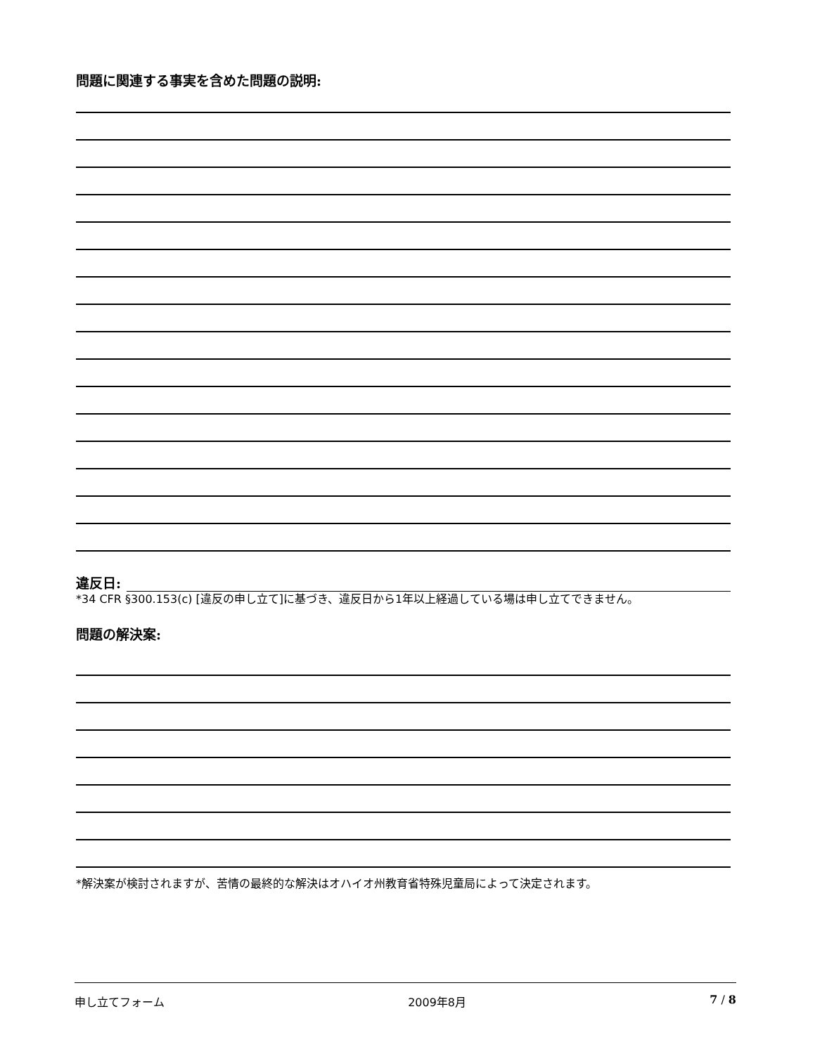問題に関連する事実を含めた問題の説明:
違反日:
*34 CFR §300.153(c) [違反の申し立て]に基づき、違反日から1年以上経過している場は申し立てできません。
問題の解決案:
*解決案が検討されますが、苦情の最終的な解決はオハイオ州教育省特殊児童局によって決定されます。
申し立てフォーム 2009年8月 7 / 8